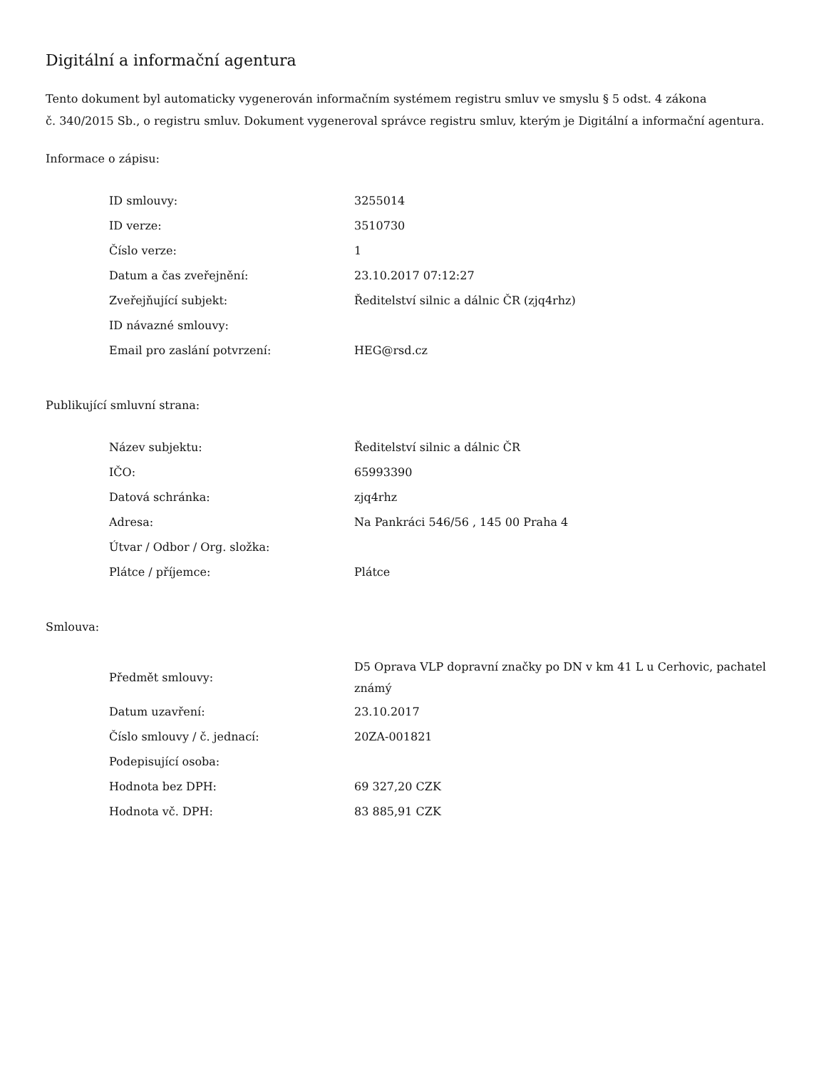Digitální a informační agentura
Tento dokument byl automaticky vygenerován informačním systémem registru smluv ve smyslu § 5 odst. 4 zákona
č. 340/2015 Sb., o registru smluv. Dokument vygeneroval správce registru smluv, kterým je Digitální a informační agentura.
Informace o zápisu:
| ID smlouvy: | 3255014 |
| ID verze: | 3510730 |
| Číslo verze: | 1 |
| Datum a čas zveřejnění: | 23.10.2017 07:12:27 |
| Zveřejňující subjekt: | Ředitelství silnic a dálnic ČR (zjq4rhz) |
| ID návazné smlouvy: | |
| Email pro zaslání potvrzení: | HEG@rsd.cz |
Publikující smluvní strana:
| Název subjektu: | Ředitelství silnic a dálnic ČR |
| IČO: | 65993390 |
| Datová schránka: | zjq4rhz |
| Adresa: | Na Pankráci 546/56 , 145 00 Praha 4 |
| Útvar / Odbor / Org. složka: | |
| Plátce / příjemce: | Plátce |
Smlouva:
| Předmět smlouvy: | D5 Oprava VLP dopravní značky po DN v km 41 L u Cerhovic, pachatel známý |
| Datum uzavření: | 23.10.2017 |
| Číslo smlouvy / č. jednací: | 20ZA-001821 |
| Podepisující osoba: | |
| Hodnota bez DPH: | 69 327,20 CZK |
| Hodnota vč. DPH: | 83 885,91 CZK |